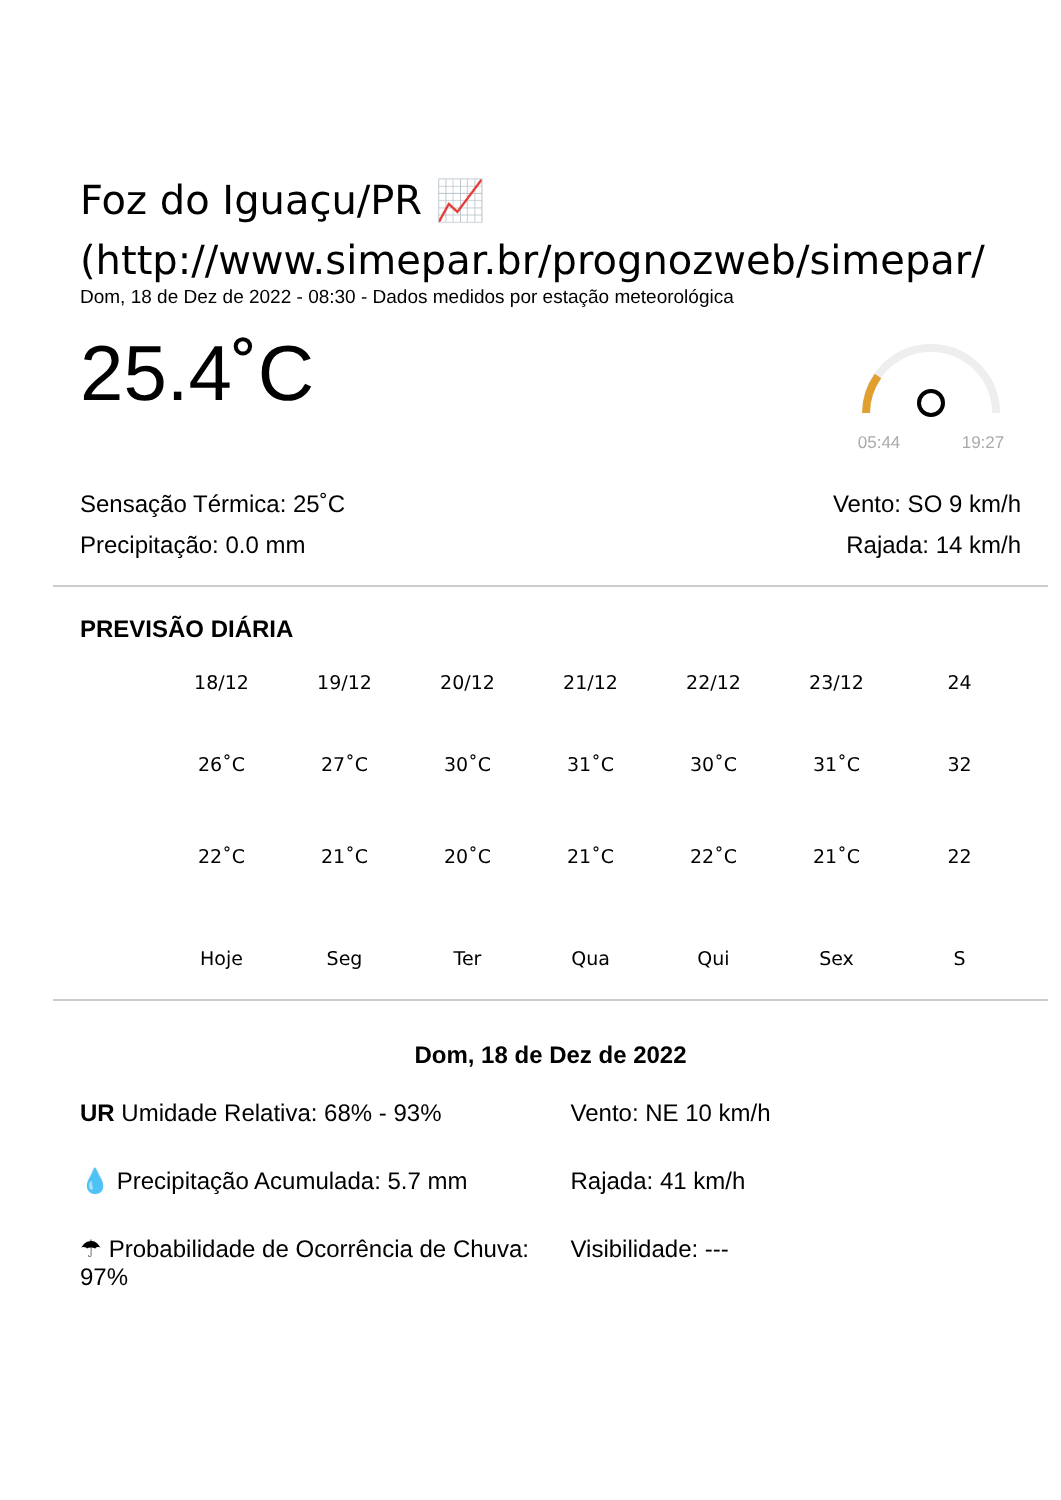Foz do Iguaçu/PR 📈
(http://www.simepar.br/prognozweb/simepar/
Dom, 18 de Dez de 2022 - 08:30 - Dados medidos por estação meteorológica
25.4˚C
05:44 19:27
Sensação Térmica: 25˚C
Precipitação: 0.0 mm
Vento: SO 9 km/h
Rajada: 14 km/h
PREVISÃO DIÁRIA
18/12 19/12 20/12 21/12 22/12 23/12 24
26˚C 27˚C 30˚C 31˚C 30˚C 31˚C 32
22˚C 21˚C 20˚C 21˚C 22˚C 21˚C 22
Hoje Seg Ter Qua Qui Sex S
Dom, 18 de Dez de 2022
UR Umidade Relativa: 68% - 93%
💧 Precipitação Acumulada: 5.7 mm
☂ Probabilidade de Ocorrência de Chuva: 97%
Vento: NE 10 km/h
Rajada: 41 km/h
Visibilidade: ---